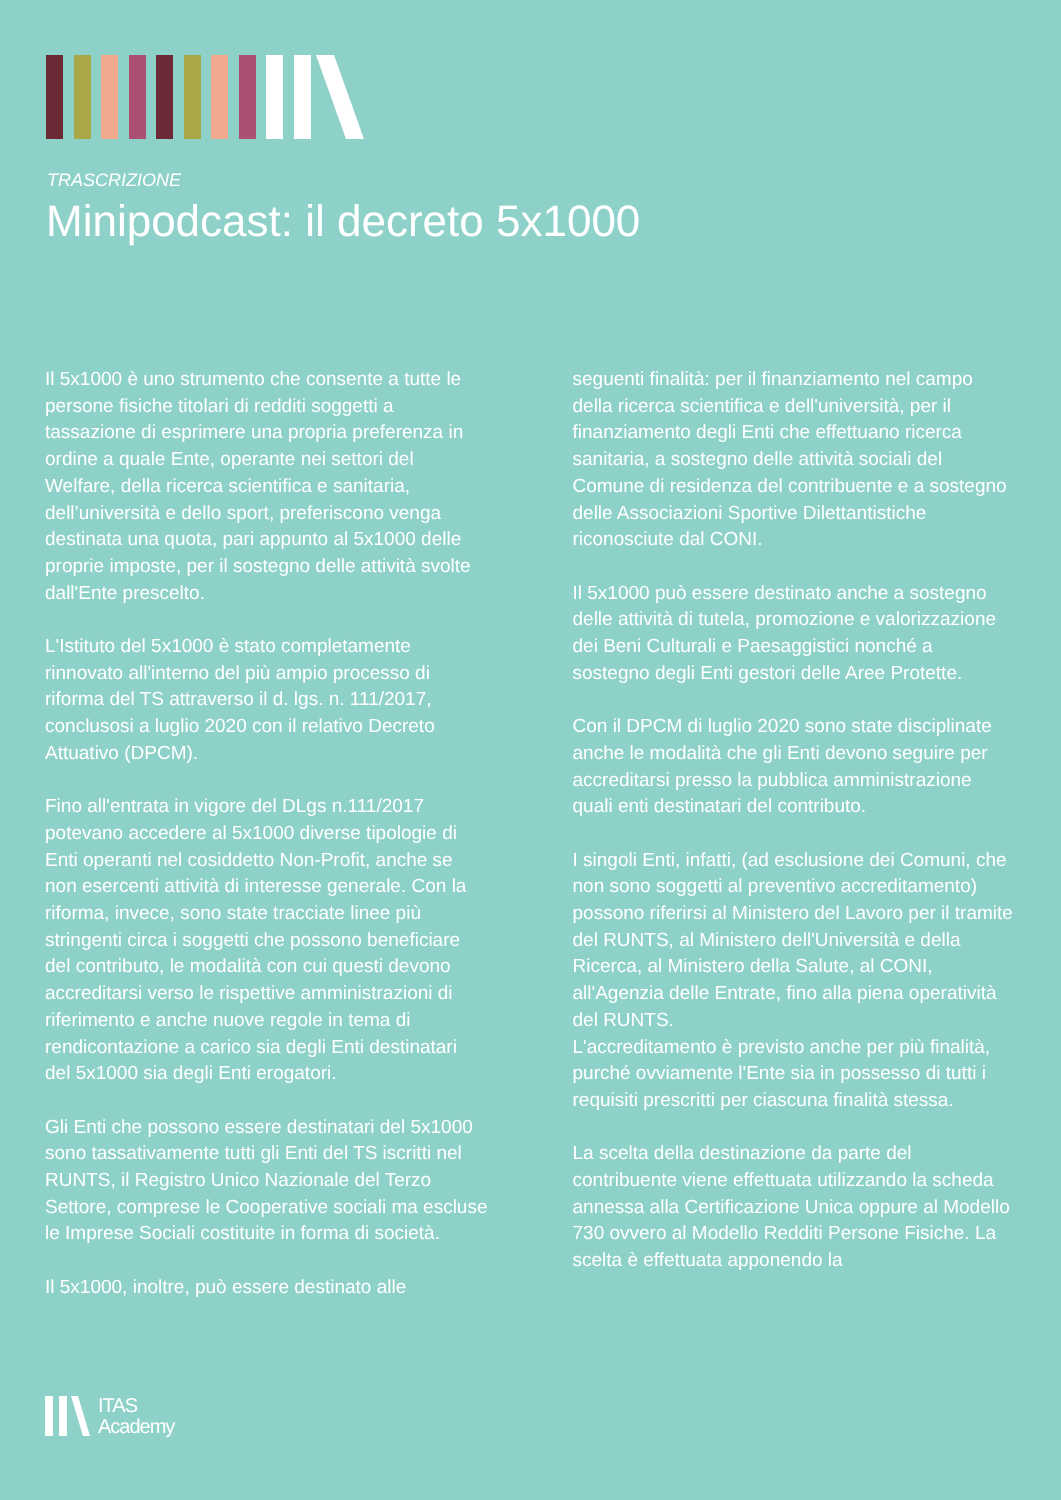TRASCRIZIONE
Minipodcast: il decreto 5x1000
Il 5x1000 è uno strumento che consente a tutte le persone fisiche titolari di redditi soggetti a tassazione di esprimere una propria preferenza in ordine a quale Ente, operante nei settori del Welfare, della ricerca scientifica e sanitaria, dell’università e dello sport, preferiscono venga destinata una quota, pari appunto al 5x1000 delle proprie imposte, per il sostegno delle attività svolte dall'Ente prescelto.
L'Istituto del 5x1000 è stato completamente rinnovato all'interno del più ampio processo di riforma del TS attraverso il d. lgs. n. 111/2017, conclusosi a luglio 2020 con il relativo Decreto Attuativo (DPCM).
Fino all'entrata in vigore del DLgs n.111/2017 potevano accedere al 5x1000 diverse tipologie di Enti operanti nel cosiddetto Non-Profit, anche se non esercenti attività di interesse generale. Con la riforma, invece, sono state tracciate linee più stringenti circa i soggetti che possono beneficiare del contributo, le modalità con cui questi devono accreditarsi verso le rispettive amministrazioni di riferimento e anche nuove regole in tema di rendicontazione a carico sia degli Enti destinatari del 5x1000 sia degli Enti erogatori.
Gli Enti che possono essere destinatari del 5x1000 sono tassativamente tutti gli Enti del TS iscritti nel RUNTS, il Registro Unico Nazionale del Terzo Settore, comprese le Cooperative sociali ma escluse le Imprese Sociali costituite in forma di società.
Il 5x1000, inoltre, può essere destinato alle
seguenti finalità: per il finanziamento nel campo della ricerca scientifica e dell'università, per il finanziamento degli Enti che effettuano ricerca sanitaria, a sostegno delle attività sociali del Comune di residenza del contribuente e a sostegno delle Associazioni Sportive Dilettantistiche riconosciute dal CONI.
Il 5x1000 può essere destinato anche a sostegno delle attività di tutela, promozione e valorizzazione dei Beni Culturali e Paesaggistici nonché a sostegno degli Enti gestori delle Aree Protette.
Con il DPCM di luglio 2020 sono state disciplinate anche le modalità che gli Enti devono seguire per accreditarsi presso la pubblica amministrazione quali enti destinatari del contributo.
I singoli Enti, infatti, (ad esclusione dei Comuni, che non sono soggetti al preventivo accreditamento) possono riferirsi al Ministero del Lavoro per il tramite del RUNTS, al Ministero dell'Università e della Ricerca, al Ministero della Salute, al CONI, all'Agenzia delle Entrate, fino alla piena operatività del RUNTS.
L'accreditamento è previsto anche per più finalità, purché ovviamente l'Ente sia in possesso di tutti i requisiti prescritti per ciascuna finalità stessa.
La scelta della destinazione da parte del contribuente viene effettuata utilizzando la scheda annessa alla Certificazione Unica oppure al Modello 730 ovvero al Modello Redditi Persone Fisiche. La scelta è effettuata apponendo la
ITAS
Academy